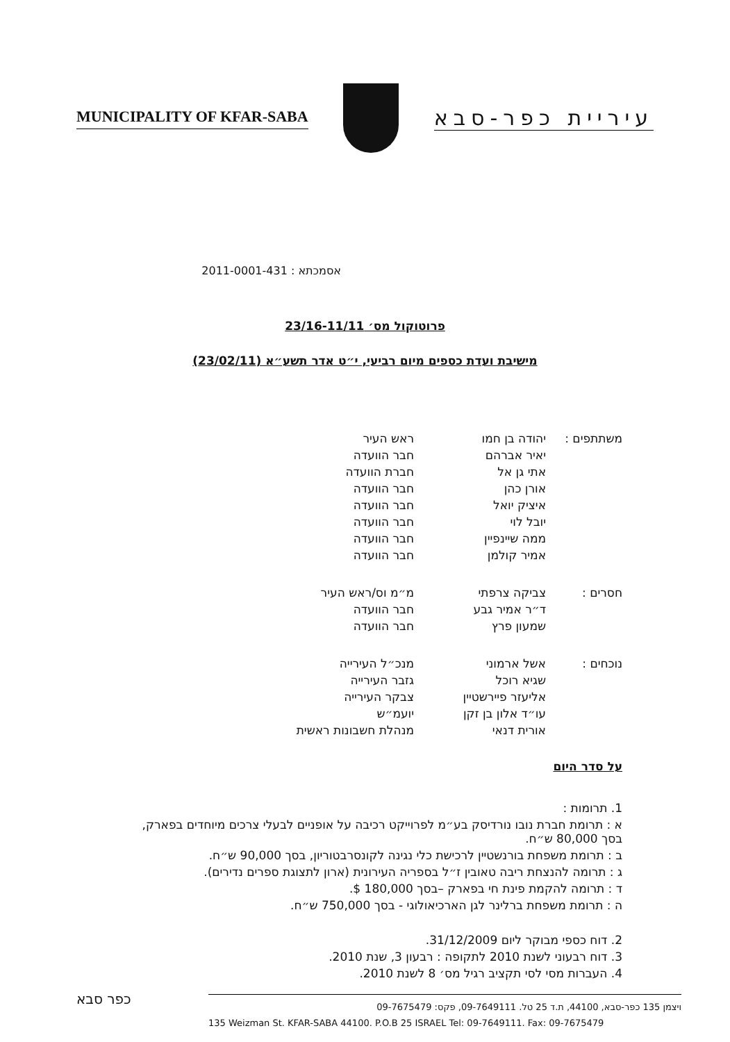MUNICIPALITY OF KFAR-SABA
עיריית כפר-סבא
אסמכתא : 2011-0001-431
פרוטוקול מס׳ 23/16-11/11
מישיבת ועדת כספים מיום רביעי, י״ט אדר תשע״א (23/02/11)
| משתתפים : | יהודה בן חמו | ראש העיר |
| | יאיר אברהם | חבר הוועדה |
| | אתי גן אל | חברת הוועדה |
| | אורן כהן | חבר הוועדה |
| | איציק יואל | חבר הוועדה |
| | יובל לוי | חבר הוועדה |
| | ממה שיינפיין | חבר הוועדה |
| | אמיר קולמן | חבר הוועדה |
| חסרים : | צביקה צרפתי | מ״מ וס/ראש העיר |
| | ד״ר אמיר גבע | חבר הוועדה |
| | שמעון פרץ | חבר הוועדה |
| נוכחים : | אשל ארמוני | מנכ״ל העירייה |
| | שגיא רוכל | גזבר העירייה |
| | אליעזר פיירשטיין | צבקר העירייה |
| | עו״ד אלון בן זקן | יועמ״ש |
| | אורית דנאי | מנהלת חשבונות ראשית |
על סדר היום
1. תרומות :
א : תרומת חברת נובו נורדיסק בע״מ לפרוייקט רכיבה על אופניים לבעלי צרכים מיוחדים בפארק, בסך 80,000 ש״ח.
ב : תרומת משפחת בורנשטיין לרכישת כלי נגינה לקונסרבטוריון, בסך 90,000 ש״ח.
ג : תרומה להנצחת ריבה טאובין ז״ל בספריה העירונית (ארון לתצוגת ספרים נדירים).
ד : תרומה להקמת פינת חי בפארק –בסך 180,000 $.
ה : תרומת משפחת ברלינר לגן הארכיאולוגי - בסך 750,000 ש״ח.
2. דוח כספי מבוקר ליום 31/12/2009.
3. דוח רבעוני לשנת 2010 לתקופה : רבעון 3, שנת 2010.
4. העברות מסי לסי תקציב רגיל מס׳ 8 לשנת 2010.
כפר סבא
ויצמן 135 כפר-סבא, 44100, ת.ד 25 טל. 09-7649111, פקס: 09-7675479
135 Weizman St. KFAR-SABA 44100. P.O.B 25 ISRAEL Tel: 09-7649111. Fax: 09-7675479